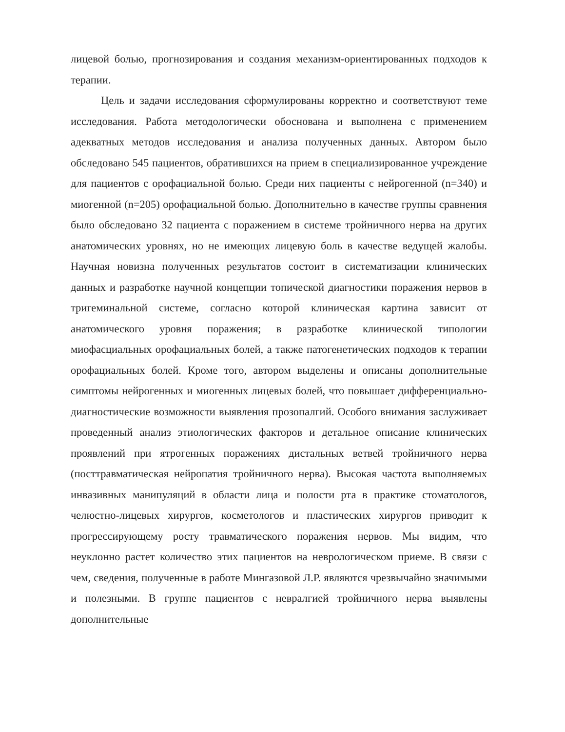лицевой болью, прогнозирования и создания механизм-ориентированных подходов к терапии.
Цель и задачи исследования сформулированы корректно и соответствуют теме исследования. Работа методологически обоснована и выполнена с применением адекватных методов исследования и анализа полученных данных. Автором было обследовано 545 пациентов, обратившихся на прием в специализированное учреждение для пациентов с орофациальной болью. Среди них пациенты с нейрогенной (n=340) и миогенной (n=205) орофациальной болью. Дополнительно в качестве группы сравнения было обследовано 32 пациента с поражением в системе тройничного нерва на других анатомических уровнях, но не имеющих лицевую боль в качестве ведущей жалобы. Научная новизна полученных результатов состоит в систематизации клинических данных и разработке научной концепции топической диагностики поражения нервов в тригеминальной системе, согласно которой клиническая картина зависит от анатомического уровня поражения; в разработке клинической типологии миофасциальных орофациальных болей, а также патогенетических подходов к терапии орофациальных болей. Кроме того, автором выделены и описаны дополнительные симптомы нейрогенных и миогенных лицевых болей, что повышает дифференциально-диагностические возможности выявления прозопалгий. Особого внимания заслуживает проведенный анализ этиологических факторов и детальное описание клинических проявлений при ятрогенных поражениях дистальных ветвей тройничного нерва (посттравматическая нейропатия тройничного нерва). Высокая частота выполняемых инвазивных манипуляций в области лица и полости рта в практике стоматологов, челюстно-лицевых хирургов, косметологов и пластических хирургов приводит к прогрессирующему росту травматического поражения нервов. Мы видим, что неуклонно растет количество этих пациентов на неврологическом приеме. В связи с чем, сведения, полученные в работе Мингазовой Л.Р. являются чрезвычайно значимыми и полезными. В группе пациентов с невралгией тройничного нерва выявлены дополнительные